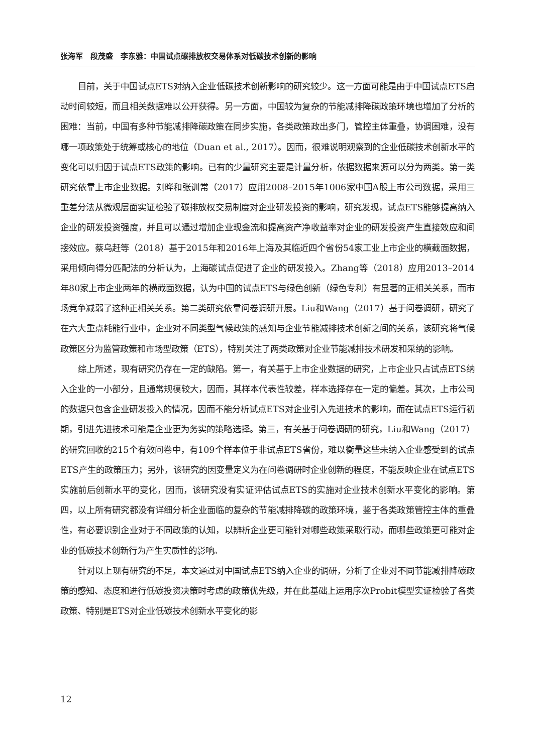张海军　段茂盛　李东雅：中国试点碳排放权交易体系对低碳技术创新的影响
目前，关于中国试点ETS对纳入企业低碳技术创新影响的研究较少。这一方面可能是由于中国试点ETS启动时间较短，而且相关数据难以公开获得。另一方面，中国较为复杂的节能减排降碳政策环境也增加了分析的困难：当前，中国有多种节能减排降碳政策在同步实施，各类政策政出多门，管控主体重叠，协调困难，没有哪一项政策处于统筹或核心的地位（Duan et al., 2017）。因而，很难说明观察到的企业低碳技术创新水平的变化可以归因于试点ETS政策的影响。已有的少量研究主要是计量分析，依据数据来源可以分为两类。第一类研究依靠上市企业数据。刘晔和张训常（2017）应用2008–2015年1006家中国A股上市公司数据，采用三重差分法从微观层面实证检验了碳排放权交易制度对企业研发投资的影响，研究发现，试点ETS能够提高纳入企业的研发投资强度，并且可以通过增加企业现金流和提高资产净收益率对企业的研发投资产生直接效应和间接效应。蔡乌赶等（2018）基于2015年和2016年上海及其临近四个省份54家工业上市企业的横截面数据，采用倾向得分匹配法的分析认为，上海碳试点促进了企业的研发投入。Zhang等（2018）应用2013–2014年80家上市企业两年的横截面数据，认为中国的试点ETS与绿色创新（绿色专利）有显著的正相关关系，而市场竞争减弱了这种正相关关系。第二类研究依靠问卷调研开展。Liu和Wang（2017）基于问卷调研，研究了在六大重点耗能行业中，企业对不同类型气候政策的感知与企业节能减排技术创新之间的关系，该研究将气候政策区分为监管政策和市场型政策（ETS），特别关注了两类政策对企业节能减排技术研发和采纳的影响。
综上所述，现有研究仍存在一定的缺陷。第一，有关基于上市企业数据的研究，上市企业只占试点ETS纳入企业的一小部分，且通常规模较大，因而，其样本代表性较差，样本选择存在一定的偏差。其次，上市公司的数据只包含企业研发投入的情况，因而不能分析试点ETS对企业引入先进技术的影响，而在试点ETS运行初期，引进先进技术可能是企业更为务实的策略选择。第三，有关基于问卷调研的研究，Liu和Wang（2017）的研究回收的215个有效问卷中，有109个样本位于非试点ETS省份，难以衡量这些未纳入企业感受到的试点ETS产生的政策压力；另外，该研究的因变量定义为在问卷调研时企业创新的程度，不能反映企业在试点ETS实施前后创新水平的变化，因而，该研究没有实证评估试点ETS的实施对企业技术创新水平变化的影响。第四，以上所有研究都没有详细分析企业面临的复杂的节能减排降碳的政策环境，鉴于各类政策管控主体的重叠性，有必要识别企业对于不同政策的认知，以辨析企业更可能针对哪些政策采取行动，而哪些政策更可能对企业的低碳技术创新行为产生实质性的影响。
针对以上现有研究的不足，本文通过对中国试点ETS纳入企业的调研，分析了企业对不同节能减排降碳政策的感知、态度和进行低碳投资决策时考虑的政策优先级，并在此基础上运用序次Probit模型实证检验了各类政策、特别是ETS对企业低碳技术创新水平变化的影
12